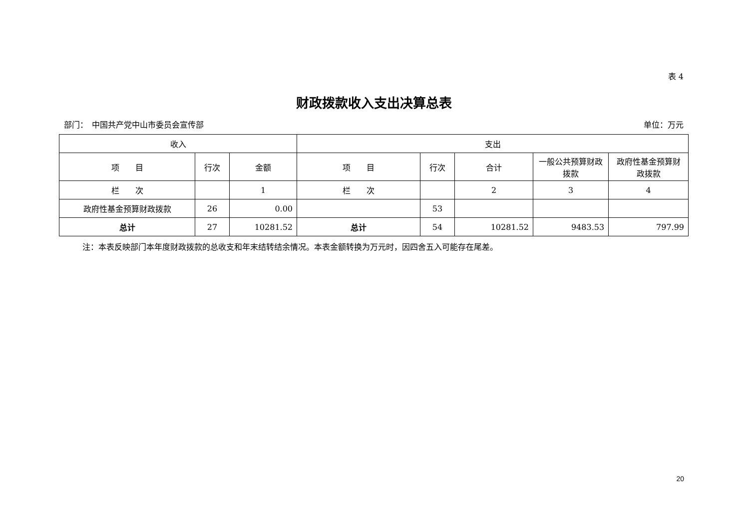表 4
财政拨款收入支出决算总表
部门：　中国共产党中山市委员会宣传部 单位：万元
| 收入 | | | 支出 | | | | |
| --- | --- | --- | --- | --- | --- | --- | --- |
| 项 目 | 行次 | 金额 | 项 目 | 行次 | 合计 | 一般公共预算财政拨款 | 政府性基金预算财政拨款 |
| 栏 次 | | 1 | 栏 次 | | 2 | 3 | 4 |
| 政府性基金预算财政拨款 | 26 | 0.00 | | 53 | | | |
| 总计 | 27 | 10281.52 | 总计 | 54 | 10281.52 | 9483.53 | 797.99 |
注：本表反映部门本年度财政拨款的总收支和年末结转结余情况。本表金额转换为万元时，因四舍五入可能存在尾差。
20